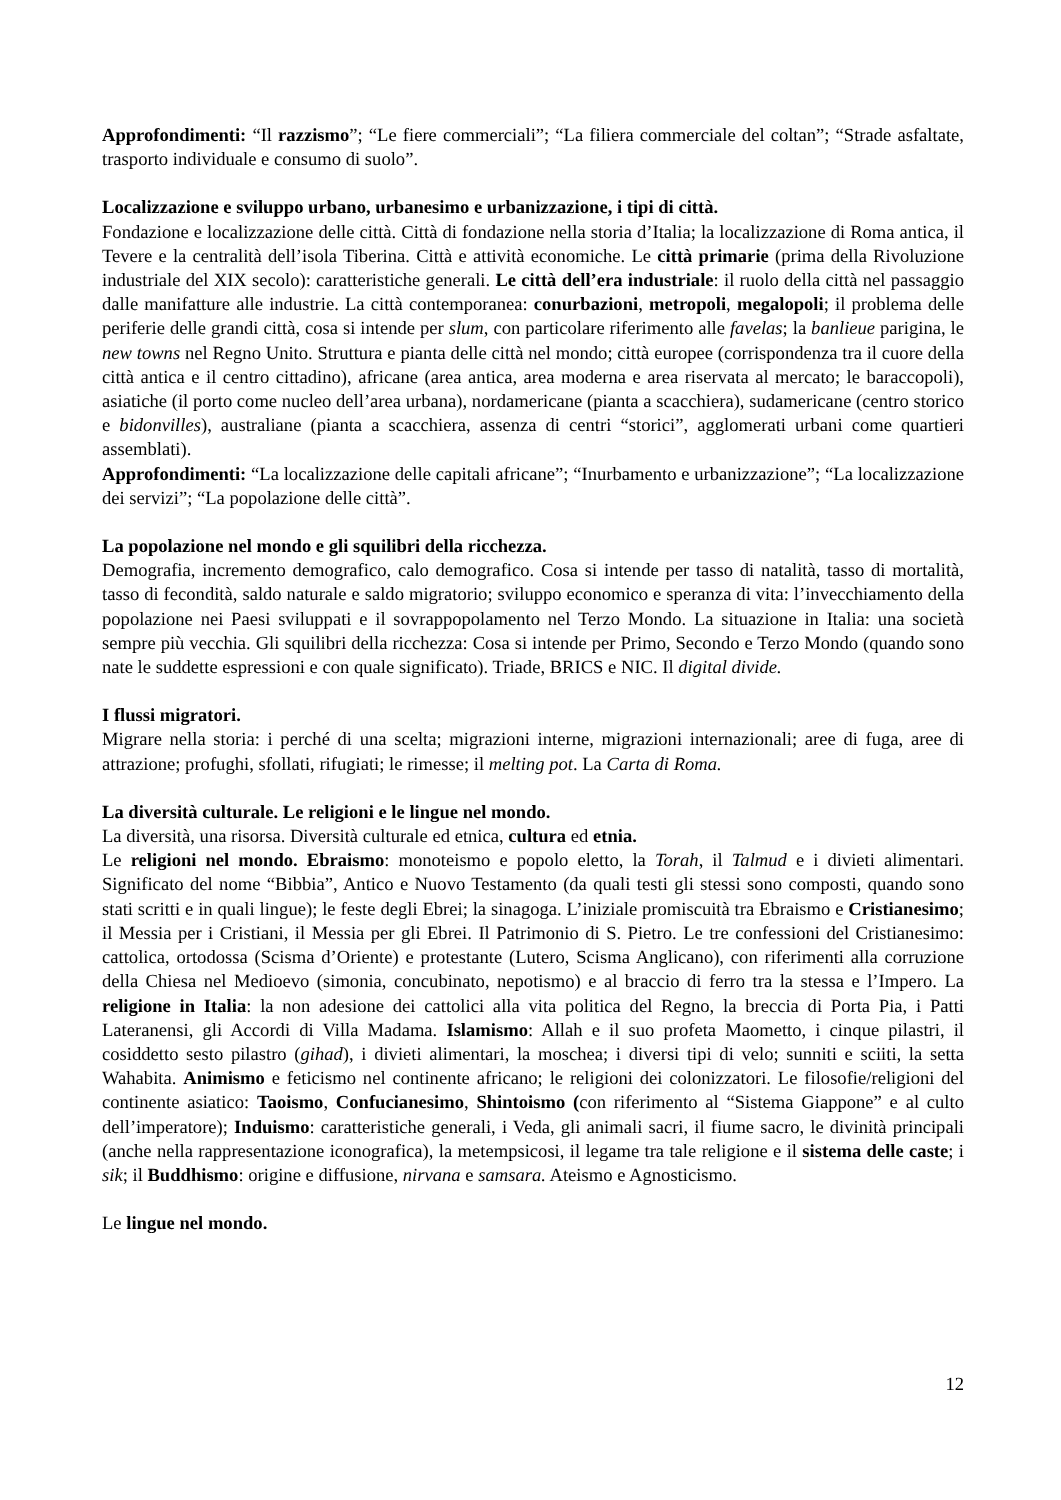Approfondimenti: “Il razzismo”; “Le fiere commerciali”; “La filiera commerciale del coltan”; “Strade asfaltate, trasporto individuale e consumo di suolo”.
Localizzazione e sviluppo urbano, urbanesimo e urbanizzazione, i tipi di città.
Fondazione e localizzazione delle città. Città di fondazione nella storia d’Italia; la localizzazione di Roma antica, il Tevere e la centralità dell’isola Tiberina. Città e attività economiche. Le città primarie (prima della Rivoluzione industriale del XIX secolo): caratteristiche generali. Le città dell’era industriale: il ruolo della città nel passaggio dalle manifatture alle industrie. La città contemporanea: conurbazioni, metropoli, megalopoli; il problema delle periferie delle grandi città, cosa si intende per slum, con particolare riferimento alle favelas; la banlieue parigina, le new towns nel Regno Unito. Struttura e pianta delle città nel mondo; città europee (corrispondenza tra il cuore della città antica e il centro cittadino), africane (area antica, area moderna e area riservata al mercato; le baraccopoli), asiatiche (il porto come nucleo dell’area urbana), nordamericane (pianta a scacchiera), sudamericane (centro storico e bidonvilles), australiane (pianta a scacchiera, assenza di centri “storici”, agglomerati urbani come quartieri assemblati).
Approfondimenti: “La localizzazione delle capitali africane”; “Inurbamento e urbanizzazione”; “La localizzazione dei servizi”; “La popolazione delle città”.
La popolazione nel mondo e gli squilibri della ricchezza.
Demografia, incremento demografico, calo demografico. Cosa si intende per tasso di natalità, tasso di mortalità, tasso di fecondità, saldo naturale e saldo migratorio; sviluppo economico e speranza di vita: l’invecchiamento della popolazione nei Paesi sviluppati e il sovrappopolamento nel Terzo Mondo. La situazione in Italia: una società sempre più vecchia. Gli squilibri della ricchezza: Cosa si intende per Primo, Secondo e Terzo Mondo (quando sono nate le suddette espressioni e con quale significato). Triade, BRICS e NIC. Il digital divide.
I flussi migratori.
Migrare nella storia: i perché di una scelta; migrazioni interne, migrazioni internazionali; aree di fuga, aree di attrazione; profughi, sfollati, rifugiati; le rimesse; il melting pot. La Carta di Roma.
La diversità culturale. Le religioni e le lingue nel mondo.
La diversità, una risorsa. Diversità culturale ed etnica, cultura ed etnia.
Le religioni nel mondo. Ebraismo: monoteismo e popolo eletto, la Torah, il Talmud e i divieti alimentari. Significato del nome “Bibbia”, Antico e Nuovo Testamento (da quali testi gli stessi sono composti, quando sono stati scritti e in quali lingue); le feste degli Ebrei; la sinagoga. L’iniziale promiscuità tra Ebraismo e Cristianesimo; il Messia per i Cristiani, il Messia per gli Ebrei. Il Patrimonio di S. Pietro. Le tre confessioni del Cristianesimo: cattolica, ortodossa (Scisma d’Oriente) e protestante (Lutero, Scisma Anglicano), con riferimenti alla corruzione della Chiesa nel Medioevo (simonia, concubinato, nepotismo) e al braccio di ferro tra la stessa e l’Impero. La religione in Italia: la non adesione dei cattolici alla vita politica del Regno, la breccia di Porta Pia, i Patti Lateranensi, gli Accordi di Villa Madama. Islamismo: Allah e il suo profeta Maometto, i cinque pilastri, il cosiddetto sesto pilastro (gihad), i divieti alimentari, la moschea; i diversi tipi di velo; sunniti e sciiti, la setta Wahabita. Animismo e feticismo nel continente africano; le religioni dei colonizzatori. Le filosofie/religioni del continente asiatico: Taoismo, Confucianesimo, Shintoismo (con riferimento al “Sistema Giappone” e al culto dell’imperatore); Induismo: caratteristiche generali, i Veda, gli animali sacri, il fiume sacro, le divinità principali (anche nella rappresentazione iconografica), la metempsicosi, il legame tra tale religione e il sistema delle caste; i sik; il Buddhismo: origine e diffusione, nirvana e samsara. Ateismo e Agnosticismo.
Le lingue nel mondo.
12